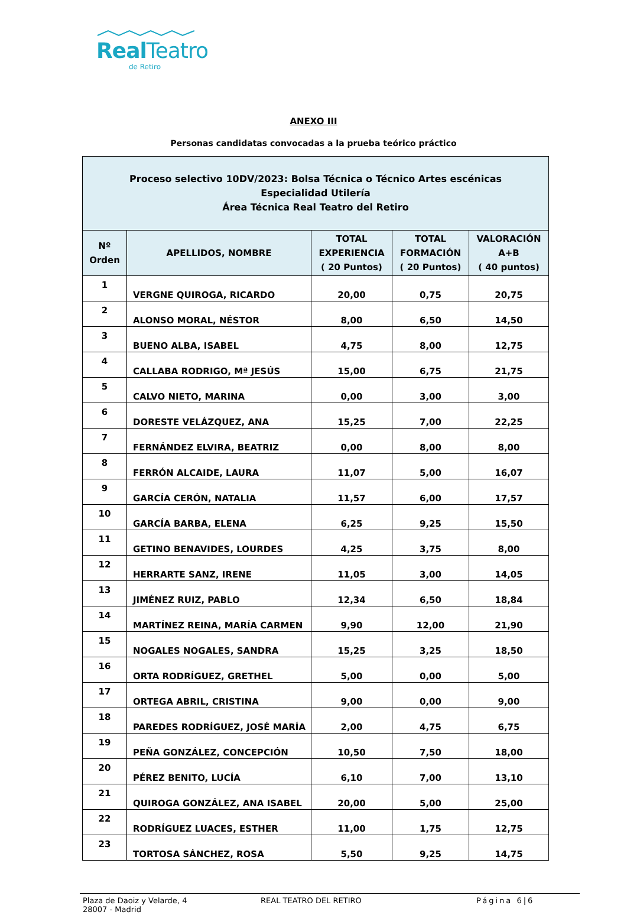Real Teatro
de Retiro
ANEXO III
Personas candidatas convocadas a la prueba teórico práctico
| Proceso selectivo 10DV/2023: Bolsa Técnica o Técnico Artes escénicas Especialidad Utilería Área Técnica Real Teatro del Retiro | | | | |
| Nº Orden | APELLIDOS, NOMBRE | TOTAL EXPERIENCIA ( 20 Puntos) | TOTAL FORMACIÓN ( 20 Puntos) | VALORACIÓN A+B ( 40 puntos) |
| 1 | VERGNE QUIROGA, RICARDO | 20,00 | 0,75 | 20,75 |
| 2 | ALONSO MORAL, NÉSTOR | 8,00 | 6,50 | 14,50 |
| 3 | BUENO ALBA, ISABEL | 4,75 | 8,00 | 12,75 |
| 4 | CALLABA RODRIGO, Mª JESÚS | 15,00 | 6,75 | 21,75 |
| 5 | CALVO NIETO, MARINA | 0,00 | 3,00 | 3,00 |
| 6 | DORESTE VELÁZQUEZ, ANA | 15,25 | 7,00 | 22,25 |
| 7 | FERNÁNDEZ ELVIRA, BEATRIZ | 0,00 | 8,00 | 8,00 |
| 8 | FERRÓN ALCAIDE, LAURA | 11,07 | 5,00 | 16,07 |
| 9 | GARCÍA CERÓN, NATALIA | 11,57 | 6,00 | 17,57 |
| 10 | GARCÍA BARBA, ELENA | 6,25 | 9,25 | 15,50 |
| 11 | GETINO BENAVIDES, LOURDES | 4,25 | 3,75 | 8,00 |
| 12 | HERRARTE SANZ, IRENE | 11,05 | 3,00 | 14,05 |
| 13 | JIMÉNEZ RUIZ, PABLO | 12,34 | 6,50 | 18,84 |
| 14 | MARTÍNEZ REINA, MARÍA CARMEN | 9,90 | 12,00 | 21,90 |
| 15 | NOGALES NOGALES, SANDRA | 15,25 | 3,25 | 18,50 |
| 16 | ORTA RODRÍGUEZ, GRETHEL | 5,00 | 0,00 | 5,00 |
| 17 | ORTEGA ABRIL, CRISTINA | 9,00 | 0,00 | 9,00 |
| 18 | PAREDES RODRÍGUEZ, JOSÉ MARÍA | 2,00 | 4,75 | 6,75 |
| 19 | PEÑA GONZÁLEZ, CONCEPCIÓN | 10,50 | 7,50 | 18,00 |
| 20 | PÉREZ BENITO, LUCÍA | 6,10 | 7,00 | 13,10 |
| 21 | QUIROGA GONZÁLEZ, ANA ISABEL | 20,00 | 5,00 | 25,00 |
| 22 | RODRÍGUEZ LUACES, ESTHER | 11,00 | 1,75 | 12,75 |
| 23 | TORTOSA SÁNCHEZ, ROSA | 5,50 | 9,25 | 14,75 |
Plaza de Daoiz y Velarde, 4
28007 - Madrid
REAL TEATRO DEL RETIRO Página 6|6